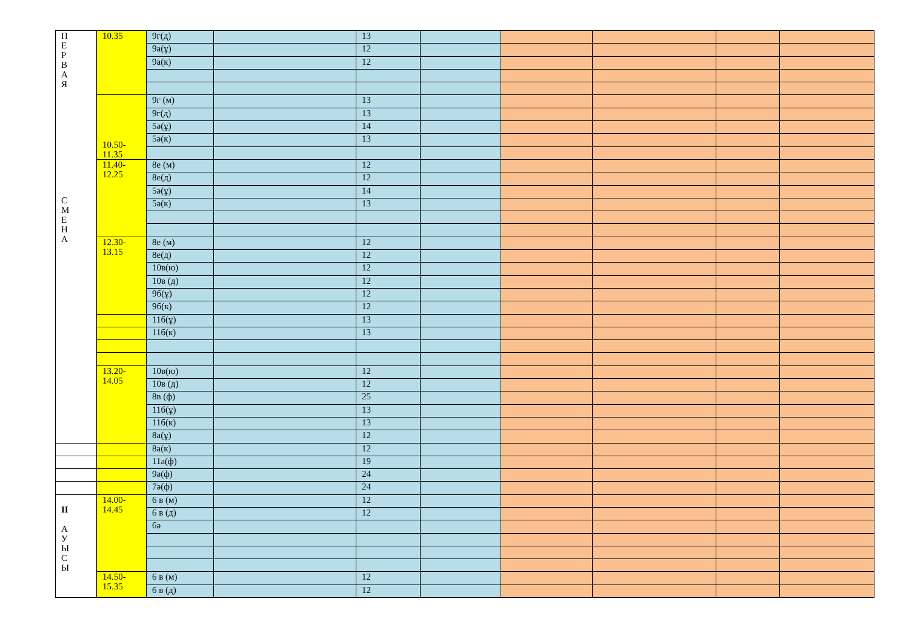| П Е Р В А Я С М Е Н А | 10.35 | 9г(д) | | 13 | | | | | |
| | | 9а(ұ) | | 12 | | | | | |
| | | 9а(к) | | 12 | | | | | |
| | 10.50- 11.35 | 9г (м) | | 13 | | | | | |
| | | 9г(д) | | 13 | | | | | |
| | | 5ә(ұ) | | 14 | | | | | |
| | | 5ә(к) | | 13 | | | | | |
| | 11.40- 12.25 | 8е (м) | | 12 | | | | | |
| | | 8е(д) | | 12 | | | | | |
| | | 5ә(ұ) | | 14 | | | | | |
| | | 5ә(к) | | 13 | | | | | |
| | 12.30- 13.15 | 8е (м) | | 12 | | | | | |
| | | 8е(д) | | 12 | | | | | |
| | | 10в(ю) | | 12 | | | | | |
| | | 10в (д) | | 12 | | | | | |
| | | 9б(ұ) | | 12 | | | | | |
| | | 9б(к) | | 12 | | | | | |
| | | 11б(ұ) | | 13 | | | | | |
| | | 11б(к) | | 13 | | | | | |
| | 13.20- 14.05 | 10в(ю) | | 12 | | | | | |
| | | 10в (д) | | 12 | | | | | |
| | | 8в (ф) | | 25 | | | | | |
| | | 11б(ұ) | | 13 | | | | | |
| | | 11б(к) | | 13 | | | | | |
| | | 8а(ұ) | | 12 | | | | | |
| | | 8а(к) | | 12 | | | | | |
| | | 11а(ф) | | 19 | | | | | |
| | | 9ә(ф) | | 24 | | | | | |
| | | 7ә(ф) | | 24 | | | | | |
| II А У Ы С Ы | 14.00- 14.45 | 6 в (м) | | 12 | | | | | |
| | | 6 в (д) | | 12 | | | | | |
| | | 6ә | | | | | | | |
| | 14.50- 15.35 | 6 в (м) | | 12 | | | | | |
| | | 6 в (д) | | 12 | | | | | |